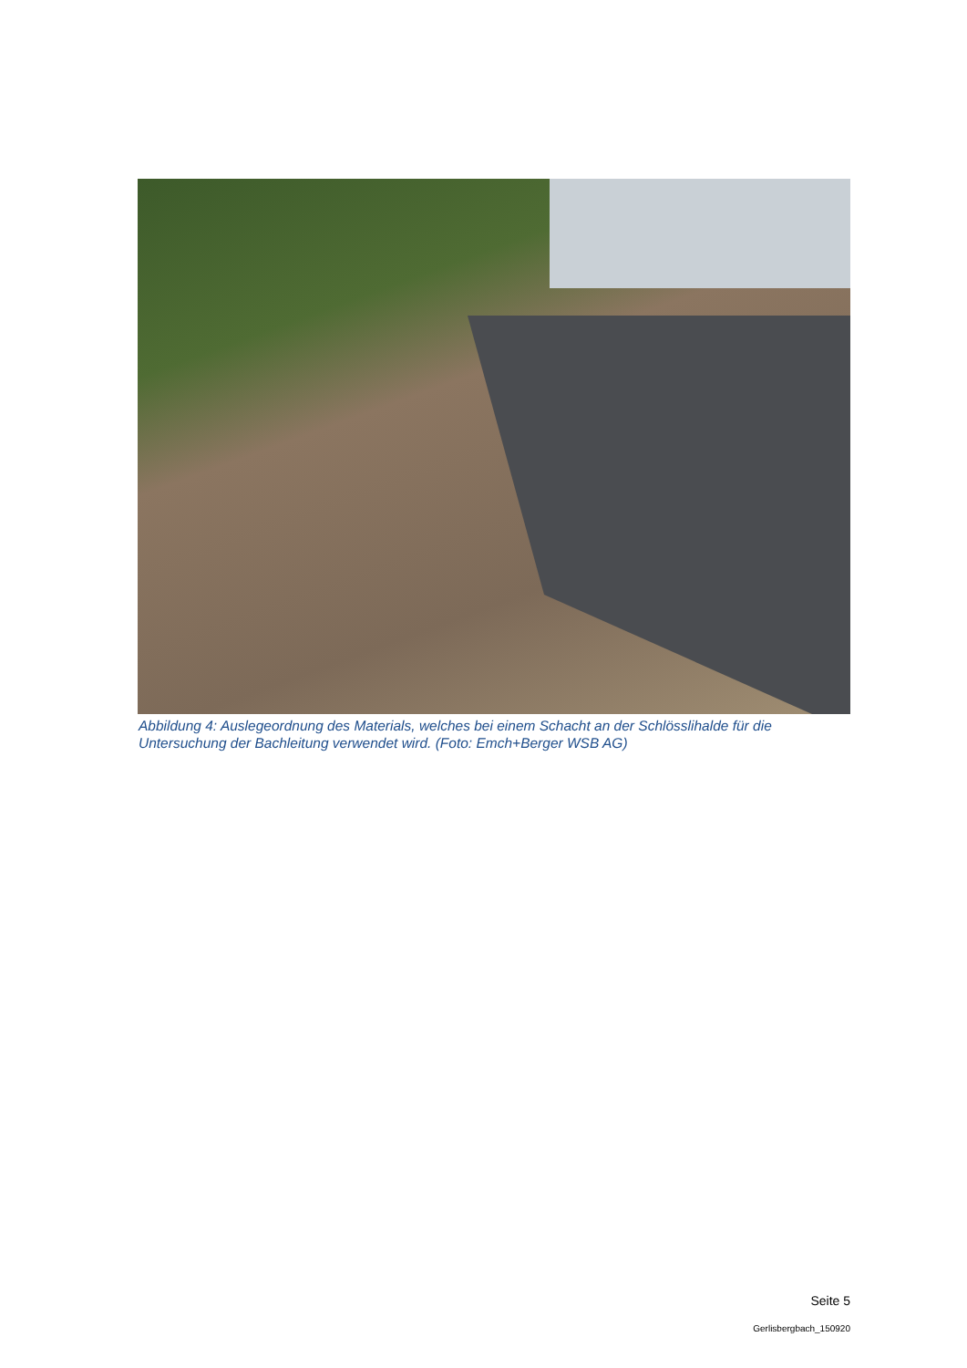Abbildung 4: Auslegeordnung des Materials, welches bei einem Schacht an der Schlösslihalde für die Untersuchung der Bachleitung verwendet wird. (Foto: Emch+Berger WSB AG)
Seite 5
Gerlisbergbach_150920